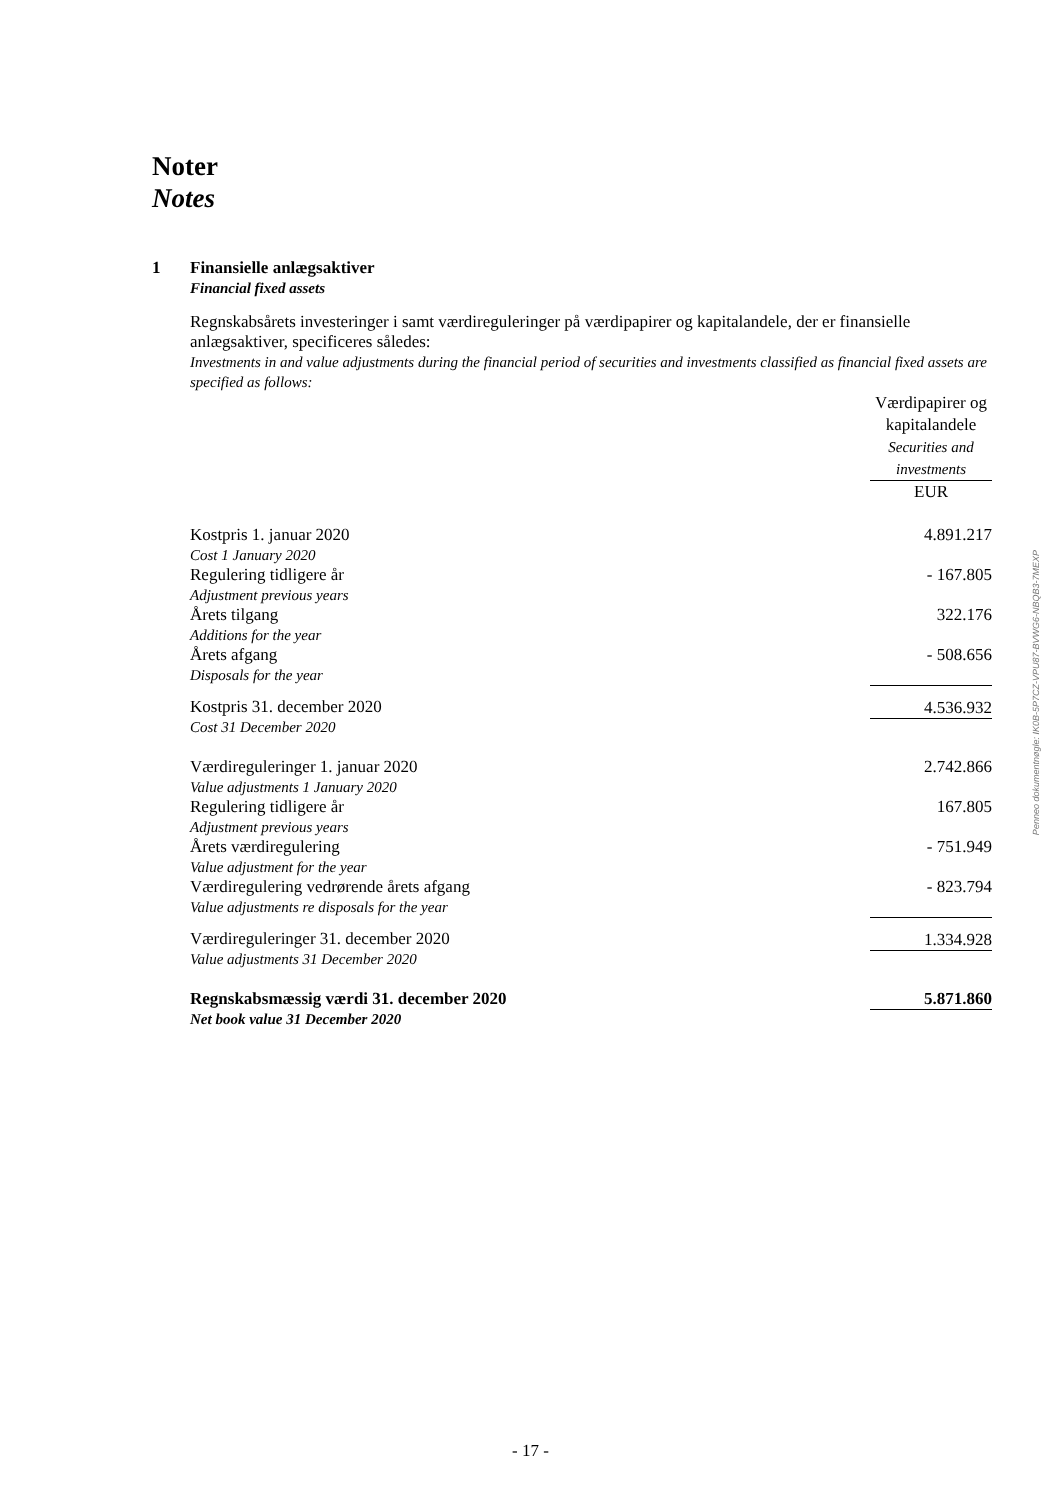Noter
Notes
1 Finansielle anlægsaktiver
Financial fixed assets
Regnskabsårets investeringer i samt værdireguleringer på værdipapirer og kapitalandele, der er finansielle anlægsaktiver, specificeres således:
Investments in and value adjustments during the financial period of securities and investments classified as financial fixed assets are specified as follows:
| | Værdipapirer og kapitalandele Securities and investments EUR |
| Kostpris 1. januar 2020 Cost 1 January 2020 | 4.891.217 |
| Regulering tidligere år Adjustment previous years | - 167.805 |
| Årets tilgang Additions for the year | 322.176 |
| Årets afgang Disposals for the year | - 508.656 |
| Kostpris 31. december 2020 Cost 31 December 2020 | 4.536.932 |
| Værdireguleringer 1. januar 2020 Value adjustments 1 January 2020 | 2.742.866 |
| Regulering tidligere år Adjustment previous years | 167.805 |
| Årets værdiregulering Value adjustment for the year | - 751.949 |
| Værdiregulering vedrørende årets afgang Value adjustments re disposals for the year | - 823.794 |
| Værdireguleringer 31. december 2020 Value adjustments 31 December 2020 | 1.334.928 |
| Regnskabsmæssig værdi 31. december 2020 Net book value 31 December 2020 | 5.871.860 |
Penneo dokumentnøgle: IK0B-5P7CZ-VPU87-BVWG6-NBQB3-7MEXP
- 17 -